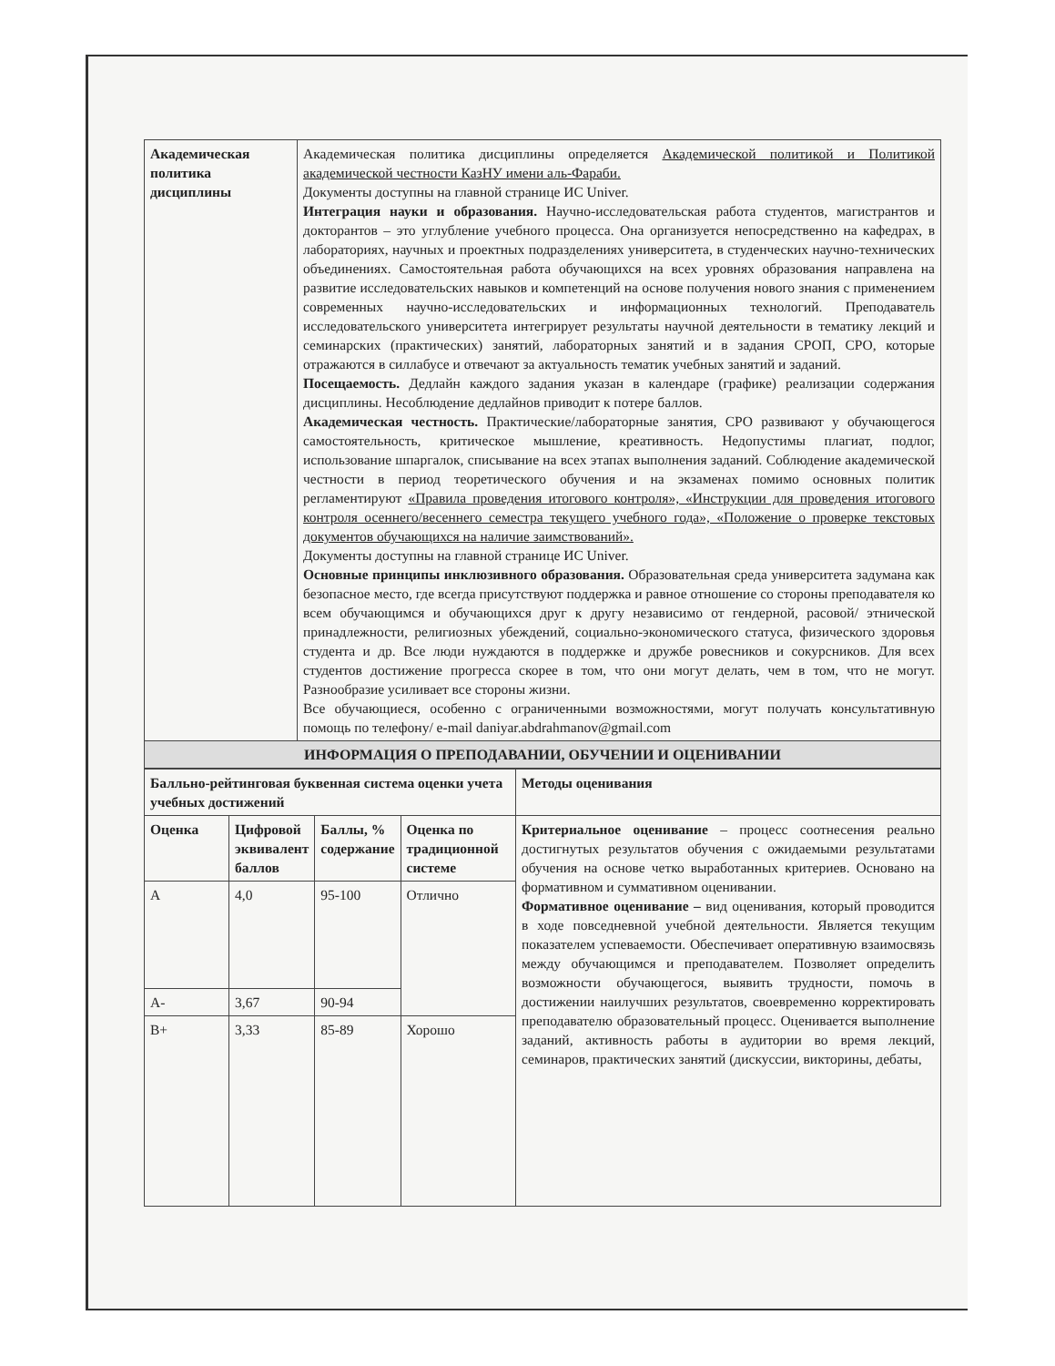| Академическая политика дисциплины | Академическая политика дисциплины определяется Академической политикой и Политикой академической честности КазНУ имени аль-Фараби. Документы доступны на главной странице ИС Univer. Интеграция науки и образования. Научно-исследовательская работа студентов, магистрантов и докторантов – это углубление учебного процесса. Она организуется непосредственно на кафедрах, в лабораториях, научных и проектных подразделениях университета, в студенческих научно-технических объединениях. Самостоятельная работа обучающихся на всех уровнях образования направлена на развитие исследовательских навыков и компетенций на основе получения нового знания с применением современных научно-исследовательских и информационных технологий. Преподаватель исследовательского университета интегрирует результаты научной деятельности в тематику лекций и семинарских (практических) занятий, лабораторных занятий и в задания СРОП, СРО, которые отражаются в силлабусе и отвечают за актуальность тематик учебных занятий и заданий. Посещаемость. Дедлайн каждого задания указан в календаре (графике) реализации содержания дисциплины. Несоблюдение дедлайнов приводит к потере баллов. Академическая честность. Практические/лабораторные занятия, СРО развивают у обучающегося самостоятельность, критическое мышление, креативность. Недопустимы плагиат, подлог, использование шпаргалок, списывание на всех этапах выполнения заданий. Соблюдение академической честности в период теоретического обучения и на экзаменах помимо основных политик регламентируют «Правила проведения итогового контроля», «Инструкции для проведения итогового контроля осеннего/весеннего семестра текущего учебного года», «Положение о проверке текстовых документов обучающихся на наличие заимствований». Документы доступны на главной странице ИС Univer. Основные принципы инклюзивного образования. Образовательная среда университета задумана как безопасное место, где всегда присутствуют поддержка и равное отношение со стороны преподавателя ко всем обучающимся и обучающихся друг к другу независимо от гендерной, расовой/ этнической принадлежности, религиозных убеждений, социально-экономического статуса, физического здоровья студента и др. Все люди нуждаются в поддержке и дружбе ровесников и сокурсников. Для всех студентов достижение прогресса скорее в том, что они могут делать, чем в том, что не могут. Разнообразие усиливает все стороны жизни. Все обучающиеся, особенно с ограниченными возможностями, могут получать консультативную помощь по телефону/ e-mail daniyar.abdrahmanov@gmail.com |
| ИНФОРМАЦИЯ О ПРЕПОДАВАНИИ, ОБУЧЕНИИ И ОЦЕНИВАНИИ | |
| Балльно-рейтинговая буквенная система оценки учета учебных достижений | | | | Методы оценивания |
| --- | --- | --- | --- | --- |
| Оценка | Цифровой эквивалент баллов | Баллы, % содержание | Оценка по традиционной системе | Критериальное оценивание – процесс соотнесения реально достигнутых результатов обучения с ожидаемыми результатами обучения на основе четко выработанных критериев. Основано на формативном и суммативном оценивании. Формативное оценивание – вид оценивания, который проводится в ходе повседневной учебной деятельности. Является текущим показателем успеваемости. Обеспечивает оперативную взаимосвязь между обучающимся и преподавателем. Позволяет определить возможности обучающегося, выявить трудности, помочь в достижении наилучших результатов, своевременно корректировать преподавателю образовательный процесс. Оценивается выполнение заданий, активность работы в аудитории во время лекций, семинаров, практических занятий (дискуссии, викторины, дебаты, |
| A | 4,0 | 95-100 | Отлично | |
| A- | 3,67 | 90-94 | | |
| B+ | 3,33 | 85-89 | Хорошо | |